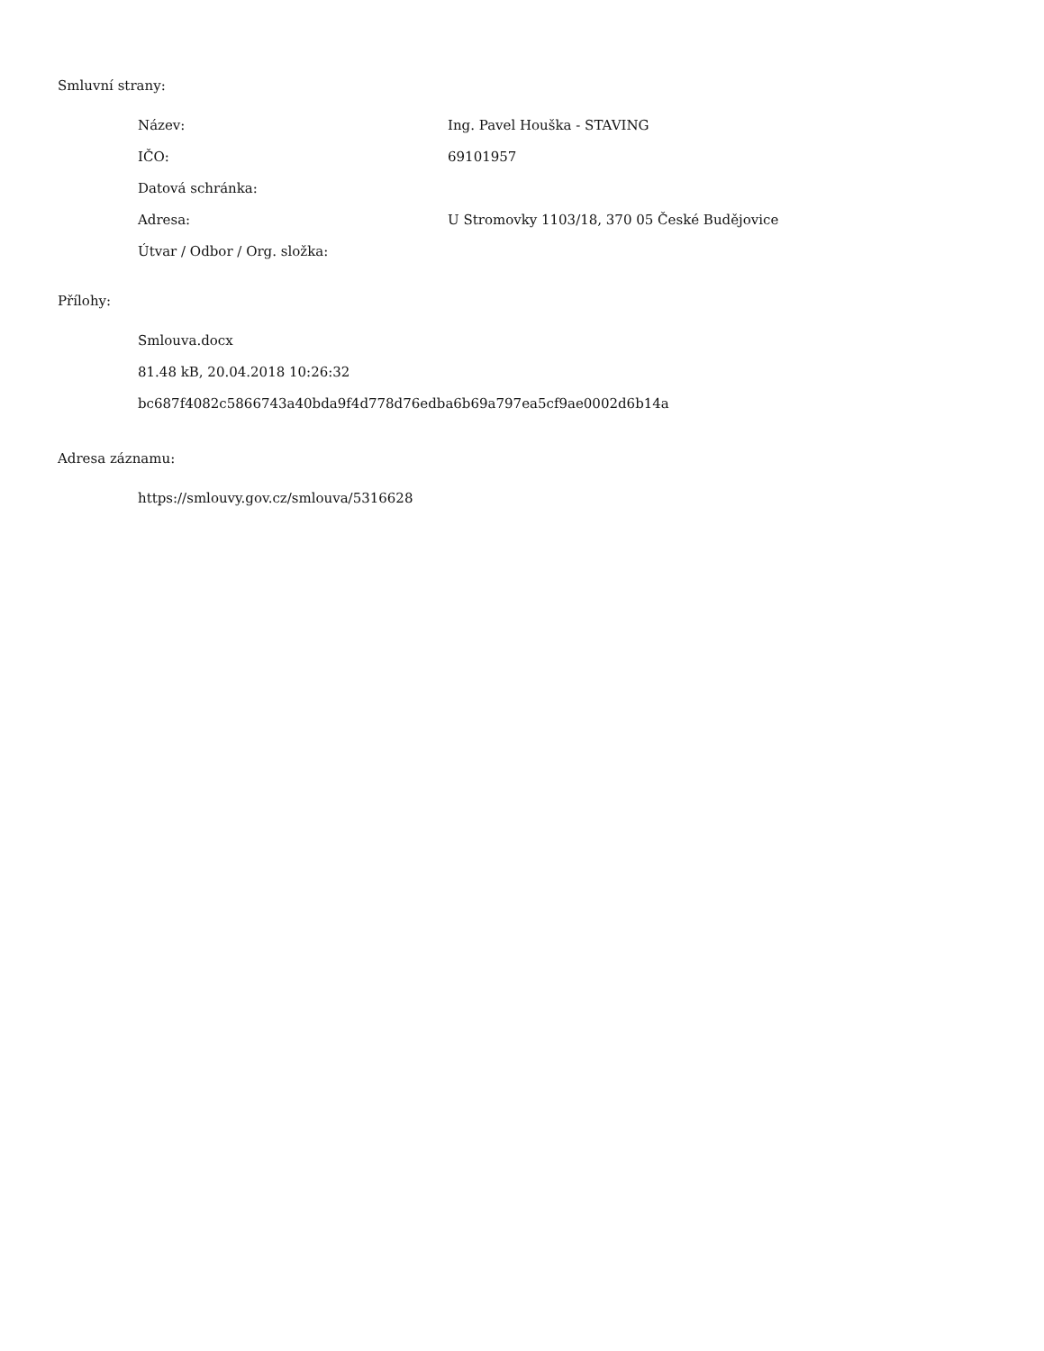Smluvní strany:
| Název: | Ing. Pavel Houška - STAVING |
| IČO: | 69101957 |
| Datová schránka: | |
| Adresa: | U Stromovky 1103/18, 370 05 České Budějovice |
| Útvar / Odbor / Org. složka: | |
Přílohy:
Smlouva.docx
81.48 kB, 20.04.2018 10:26:32
bc687f4082c5866743a40bda9f4d778d76edba6b69a797ea5cf9ae0002d6b14a
Adresa záznamu:
https://smlouvy.gov.cz/smlouva/5316628